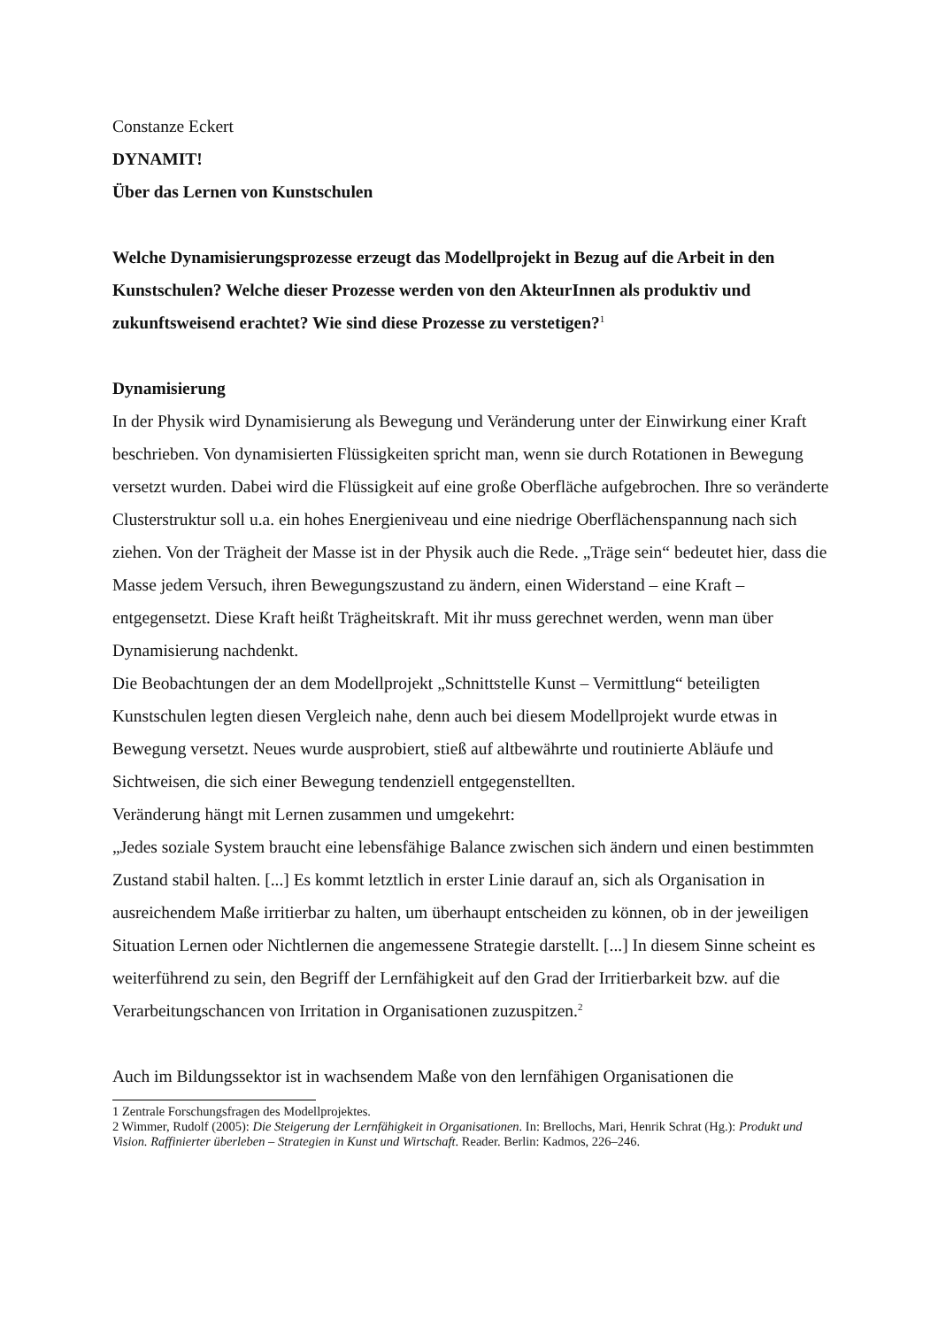Constanze Eckert
DYNAMIT!
Über das Lernen von Kunstschulen
Welche Dynamisierungsprozesse erzeugt das Modellprojekt in Bezug auf die Arbeit in den Kunstschulen? Welche dieser Prozesse werden von den AkteurInnen als produktiv und zukunftsweisend erachtet? Wie sind diese Prozesse zu verstetigen?<sup>1</sup>
Dynamisierung
In der Physik wird Dynamisierung als Bewegung und Veränderung unter der Einwirkung einer Kraft beschrieben. Von dynamisierten Flüssigkeiten spricht man, wenn sie durch Rotationen in Bewegung versetzt wurden. Dabei wird die Flüssigkeit auf eine große Oberfläche aufgebrochen. Ihre so veränderte Clusterstruktur soll u.a. ein hohes Energieniveau und eine niedrige Oberflächenspannung nach sich ziehen. Von der Trägheit der Masse ist in der Physik auch die Rede. „Träge sein“ bedeutet hier, dass die Masse jedem Versuch, ihren Bewegungszustand zu ändern, einen Widerstand – eine Kraft – entgegensetzt. Diese Kraft heißt Trägheitskraft. Mit ihr muss gerechnet werden, wenn man über Dynamisierung nachdenkt.
Die Beobachtungen der an dem Modellprojekt „Schnittstelle Kunst – Vermittlung“ beteiligten Kunstschulen legten diesen Vergleich nahe, denn auch bei diesem Modellprojekt wurde etwas in Bewegung versetzt. Neues wurde ausprobiert, stieß auf altbewährte und routinierte Abläufe und Sichtweisen, die sich einer Bewegung tendenziell entgegenstellten.
Veränderung hängt mit Lernen zusammen und umgekehrt:
„Jedes soziale System braucht eine lebensfähige Balance zwischen sich ändern und einen bestimmten Zustand stabil halten. [...] Es kommt letztlich in erster Linie darauf an, sich als Organisation in ausreichendem Maße irritierbar zu halten, um überhaupt entscheiden zu können, ob in der jeweiligen Situation Lernen oder Nichtlernen die angemessene Strategie darstellt. [...] In diesem Sinne scheint es weiterführend zu sein, den Begriff der Lernfähigkeit auf den Grad der Irritierbarkeit bzw. auf die Verarbeitungschancen von Irritation in Organisationen zuzuspitzen.<sup>2</sup>
Auch im Bildungssektor ist in wachsendem Maße von den lernfähigen Organisationen die
1 Zentrale Forschungsfragen des Modellprojektes.
2 Wimmer, Rudolf (2005): Die Steigerung der Lernfähigkeit in Organisationen. In: Brellochs, Mari, Henrik Schrat (Hg.): Produkt und Vision. Raffinierter überleben – Strategien in Kunst und Wirtschaft. Reader. Berlin: Kadmos, 226–246.